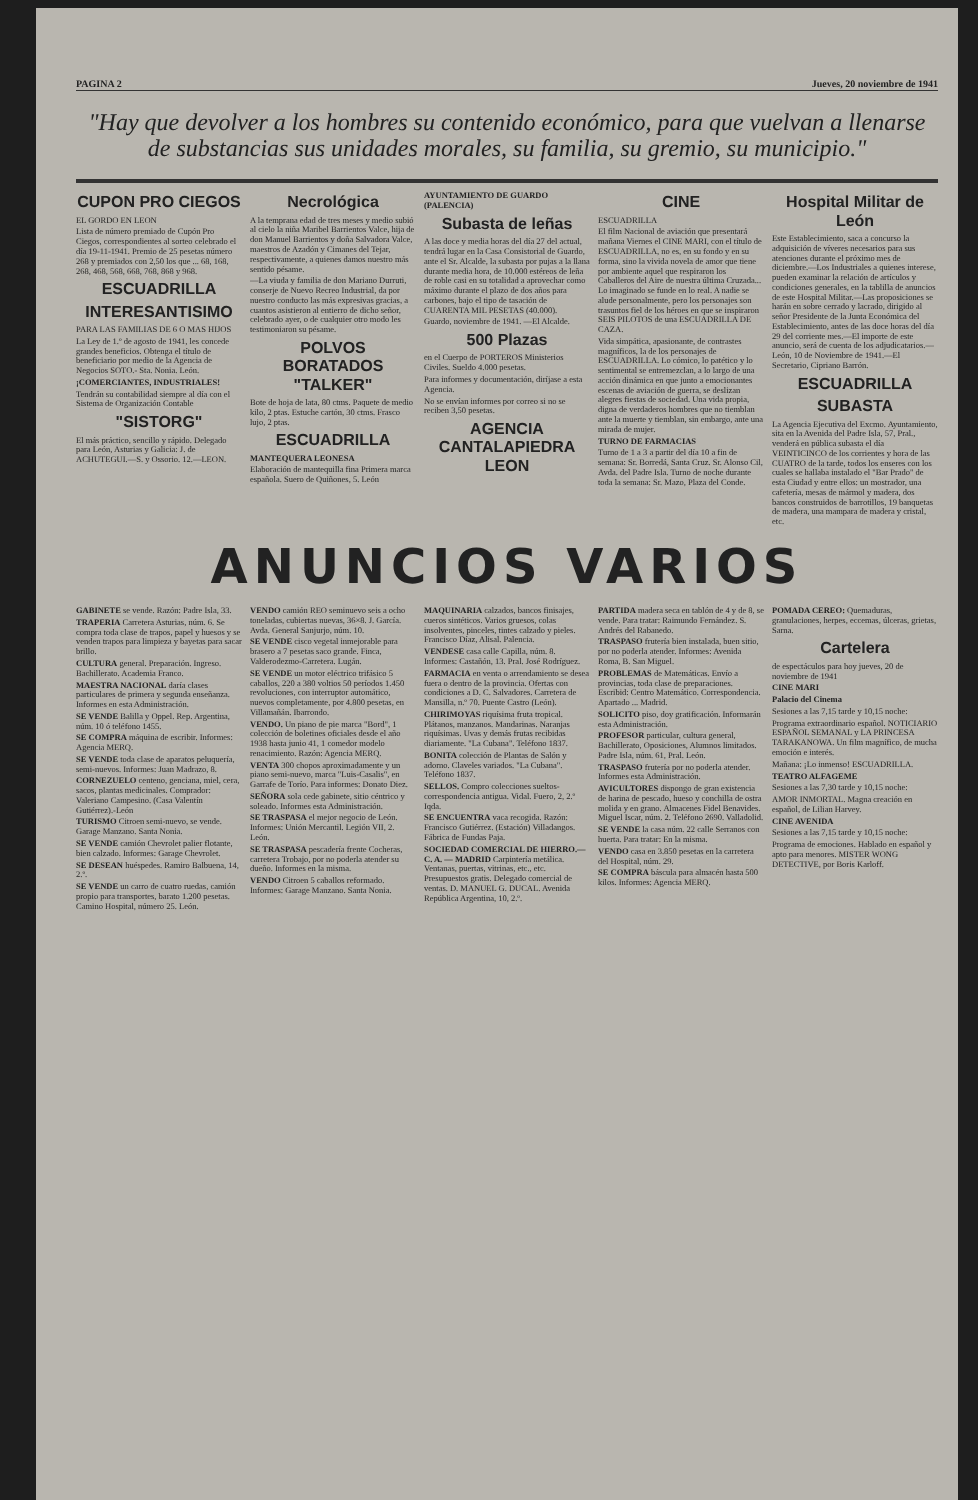PAGINA 2 Jueves, 20 noviembre de 1941
"Hay que devolver a los hombres su contenido económico, para que vuelvan a llenarse de substancias sus unidades morales, su familia, su gremio, su municipio."
CUPON PRO CIEGOS
EL GORDO EN LEON
Lista de número premiado de Cupón Pro Ciegos, correspondientes al sorteo celebrado el día 19-11-1941. Premio de 25 pesetas número 268 y premiados con 2,50 los que ... 68, 168, 268, 468, 568, 668, 768, 868 y 968.
ESCUADRILLA
INTERESANTISIMO
PARA LAS FAMILIAS DE 6 O MAS HIJOS
La Ley de 1.º de agosto de 1941, les concede grandes beneficios. Obtenga el título de beneficiario por medio de la Agencia de Negocios SOTO.- Sta. Nonia. León.
¡COMERCIANTES, INDUSTRIALES!
Tendrán su contabilidad siempre al día con el Sistema de Organización Contable
"SISTORG"
El más práctico, sencillo y rápido. Delegado para León, Asturias y Galicia: J. de ACHUTEGUI.—S. y Ossorio. 12.—LEON.
Necrológica
A la temprana edad de tres meses y medio subió al cielo la niña Maribel Barrientos Valce, hija de don Manuel Barrientos y doña Salvadora Valce, maestros de Azadón y Cimanes del Tejar, respectivamente, a quienes damos nuestro más sentido pésame.
—La viuda y familia de don Mariano Durruti, conserje de Nuevo Recreo Industrial, da por nuestro conducto las más expresivas gracias, a cuantos asistieron al entierro de dicho señor, celebrado ayer, o de cualquier otro modo les testimoniaron su pésame.
POLVOS BORATADOS "TALKER"
Bote de hoja de lata, 80 ctms. Paquete de medio kilo, 2 ptas. Estuche cartón, 30 ctms. Frasco lujo, 2 ptas.
ESCUADRILLA
MANTEQUERA LEONESA
Elaboración de mantequilla fina Primera marca española. Suero de Quiñones, 5. León
AYUNTAMIENTO DE GUARDO (PALENCIA)
Subasta de leñas
A las doce y media horas del día 27 del actual, tendrá lugar en la Casa Consistorial de Guardo, ante el Sr. Alcalde, la subasta por pujas a la llana durante media hora, de 10.000 estéreos de leña de roble casi en su totalidad a aprovechar como máximo durante el plazo de dos años para carbones, bajo el tipo de tasación de CUARENTA MIL PESETAS (40.000).
Guardo, noviembre de 1941. —El Alcalde.
500 Plazas
en el Cuerpo de PORTEROS Ministerios Civiles. Sueldo 4.000 pesetas.
Para informes y documentación, diríjase a esta Agencia.
No se envían informes por correo si no se reciben 3,50 pesetas.
AGENCIA CANTALAPIEDRA LEON
CINE
ESCUADRILLA
El film Nacional de aviación que presentará mañana Viernes el CINE MARI, con el título de ESCUADRILLA, no es, en su fondo y en su forma, sino la vivida novela de amor que tiene por ambiente aquel que respiraron los Caballeros del Aire de nuestra última Cruzada... Lo imaginado se funde en lo real. A nadie se alude personalmente, pero los personajes son trasuntos fiel de los héroes en que se inspiraron SEIS PILOTOS de una ESCUADRILLA DE CAZA.
Vida simpática, apasionante, de contrastes magníficos, la de los personajes de ESCUADRILLA. Lo cómico, lo patético y lo sentimental se entremezclan, a lo largo de una acción dinámica en que junto a emocionantes escenas de aviación de guerra, se deslizan alegres fiestas de sociedad. Una vida propia, digna de verdaderos hombres que no tiemblan ante la muerte y tiemblan, sin embargo, ante una mirada de mujer.
TURNO DE FARMACIAS
Turno de 1 a 3 a partir del día 10 a fin de semana: Sr. Borredá, Santa Cruz. Sr. Alonso Cil, Avda. del Padre Isla. Turno de noche durante toda la semana: Sr. Mazo, Plaza del Conde.
Hospital Militar de León
Este Establecimiento, saca a concurso la adquisición de víveres necesarios para sus atenciones durante el próximo mes de diciembre.—Los Industriales a quienes interese, pueden examinar la relación de artículos y condiciones generales, en la tablilla de anuncios de este Hospital Militar.—Las proposiciones se harán en sobre cerrado y lacrado, dirigido al señor Presidente de la Junta Económica del Establecimiento, antes de las doce horas del día 29 del corriente mes.—El importe de este anuncio, será de cuenta de los adjudicatarios.—León, 10 de Noviembre de 1941.—El Secretario, Cipriano Barrón.
ESCUADRILLA
SUBASTA
La Agencia Ejecutiva del Excmo. Ayuntamiento, sita en la Avenida del Padre Isla, 57, Pral., venderá en pública subasta el día VEINTICINCO de los corrientes y hora de las CUATRO de la tarde, todos los enseres con los cuales se hallaba instalado el "Bar Prado" de esta Ciudad y entre ellos: un mostrador, una cafetería, mesas de mármol y madera, dos bancos construidos de barrotillos, 19 banquetas de madera, una mampara de madera y cristal, etc.
ANUNCIOS VARIOS
GABINETE se vende. Razón: Padre Isla, 33.
TRAPERIA Carretera Asturias, núm. 6. Se compra toda clase de trapos, papel y huesos y se venden trapos para limpieza y bayetas para sacar brillo.
CULTURA general. Preparación. Ingreso. Bachillerato. Academia Franco.
MAESTRA NACIONAL daría clases particulares de primera y segunda enseñanza. Informes en esta Administración.
SE VENDE Balilla y Oppel. Rep. Argentina, núm. 10 ó teléfono 1455.
SE COMPRA máquina de escribir. Informes: Agencia MERQ.
SE VENDE toda clase de aparatos peluquería, semi-nuevos. Informes: Juan Madrazo, 8.
CORNEZUELO centeno, genciana, miel, cera, sacos, plantas medicinales. Comprador: Valeriano Campesino. (Casa Valentín Gutiérrez).-León
TURISMO Citroen semi-nuevo, se vende. Garage Manzano. Santa Nonia.
SE VENDE camión Chevrolet palier flotante, bien calzado. Informes: Garage Chevrolet.
SE DESEAN huéspedes. Ramiro Balbuena, 14, 2.º.
SE VENDE un carro de cuatro ruedas, camión propio para transportes, barato 1.200 pesetas. Camino Hospital, número 25. León.
VENDO camión REO seminuevo seis a ocho toneladas, cubiertas nuevas, 36×8. J. García. Avda. General Sanjurjo, núm. 10.
SE VENDE cisco vegetal inmejorable para brasero a 7 pesetas saco grande. Finca, Valderodezmo-Carretera. Lugán.
SE VENDE un motor eléctrico trifásico 5 caballos, 220 a 380 voltios 50 períodos 1.450 revoluciones, con interruptor automático, nuevos completamente, por 4.800 pesetas, en Villamañán. Ibarrondo.
VENDO. Un piano de pie marca "Bord", 1 colección de boletines oficiales desde el año 1938 hasta junio 41, 1 comedor modelo renacimiento. Razón: Agencia MERQ.
VENTA 300 chopos aproximadamente y un piano semi-nuevo, marca "Luis-Casalis", en Garrafe de Torío. Para informes: Donato Diez.
SEÑORA sola cede gabinete, sitio céntrico y soleado. Informes esta Administración.
SE TRASPASA el mejor negocio de León. Informes: Unión Mercantil. Legión VII, 2. León.
SE TRASPASA pescadería frente Cocheras, carretera Trobajo, por no poderla atender su dueño. Informes en la misma.
VENDO Citroen 5 caballos reformado. Informes: Garage Manzano. Santa Nonia.
MAQUINARIA calzados, bancos finisajes, cueros sintéticos. Varios gruesos, colas insolventes, pinceles, tintes calzado y pieles. Francisco Díaz, Alisal. Palencia.
VENDESE casa calle Capilla, núm. 8. Informes: Castañón, 13. Pral. José Rodríguez.
FARMACIA en venta o arrendamiento se desea fuera o dentro de la provincia. Ofertas con condiciones a D. C. Salvadores. Carretera de Mansilla, n.º 70. Puente Castro (León).
CHIRIMOYAS riquísima fruta tropical. Plátanos, manzanos. Mandarinas. Naranjas riquísimas. Uvas y demás frutas recibidas diariamente. "La Cubana". Teléfono 1837.
BONITA colección de Plantas de Salón y adorno. Claveles variados. "La Cubana". Teléfono 1837.
SELLOS. Compro colecciones sueltos-correspondencia antigua. Vidal. Fuero, 2, 2.º Iqda.
SE ENCUENTRA vaca recogida. Razón: Francisco Gutiérrez. (Estación) Villadangos. Fábrica de Fundas Paja.
SOCIEDAD COMERCIAL DE HIERRO.—C. A. — MADRID Carpintería metálica. Ventanas, puertas, vitrinas, etc., etc. Presupuestos gratis. Delegado comercial de ventas. D. MANUEL G. DUCAL. Avenida República Argentina, 10, 2.º.
PARTIDA madera seca en tablón de 4 y de 8, se vende. Para tratar: Raimundo Fernández. S. Andrés del Rabanedo.
TRASPASO frutería bien instalada, buen sitio, por no poderla atender. Informes: Avenida Roma, B. San Miguel.
PROBLEMAS de Matemáticas. Envío a provincias, toda clase de preparaciones. Escribid: Centro Matemático. Correspondencia. Apartado ... Madrid.
SOLICITO piso, doy gratificación. Informarán esta Administración.
PROFESOR particular, cultura general, Bachillerato, Oposiciones, Alumnos limitados. Padre Isla, núm. 61, Pral. León.
TRASPASO frutería por no poderla atender. Informes esta Administración.
AVICULTORES dispongo de gran existencia de harina de pescado, hueso y conchilla de ostra molida y en grano. Almacenes Fidel Benavides. Miguel Iscar, núm. 2. Teléfono 2690. Valladolid.
SE VENDE la casa núm. 22 calle Serranos con huerta. Para tratar: En la misma.
VENDO casa en 3.850 pesetas en la carretera del Hospital, núm. 29.
SE COMPRA báscula para almacén hasta 500 kilos. Informes: Agencia MERQ.
POMADA CEREO: Quemaduras, granulaciones, herpes, eccemas, úlceras, grietas, Sarna.
Cartelera
de espectáculos para hoy jueves, 20 de noviembre de 1941
CINE MARI
Palacio del Cinema
Sesiones a las 7,15 tarde y 10,15 noche:
Programa extraordinario español. NOTICIARIO ESPAÑOL SEMANAL y LA PRINCESA TARAKANOWA. Un film magnífico, de mucha emoción e interés.
Mañana: ¡Lo inmenso! ESCUADRILLA.
TEATRO ALFAGEME
Sesiones a las 7,30 tarde y 10,15 noche:
AMOR INMORTAL. Magna creación en español, de Lilian Harvey.
CINE AVENIDA
Sesiones a las 7,15 tarde y 10,15 noche:
Programa de emociones. Hablado en español y apto para menores. MISTER WONG DETECTIVE, por Boris Karloff.